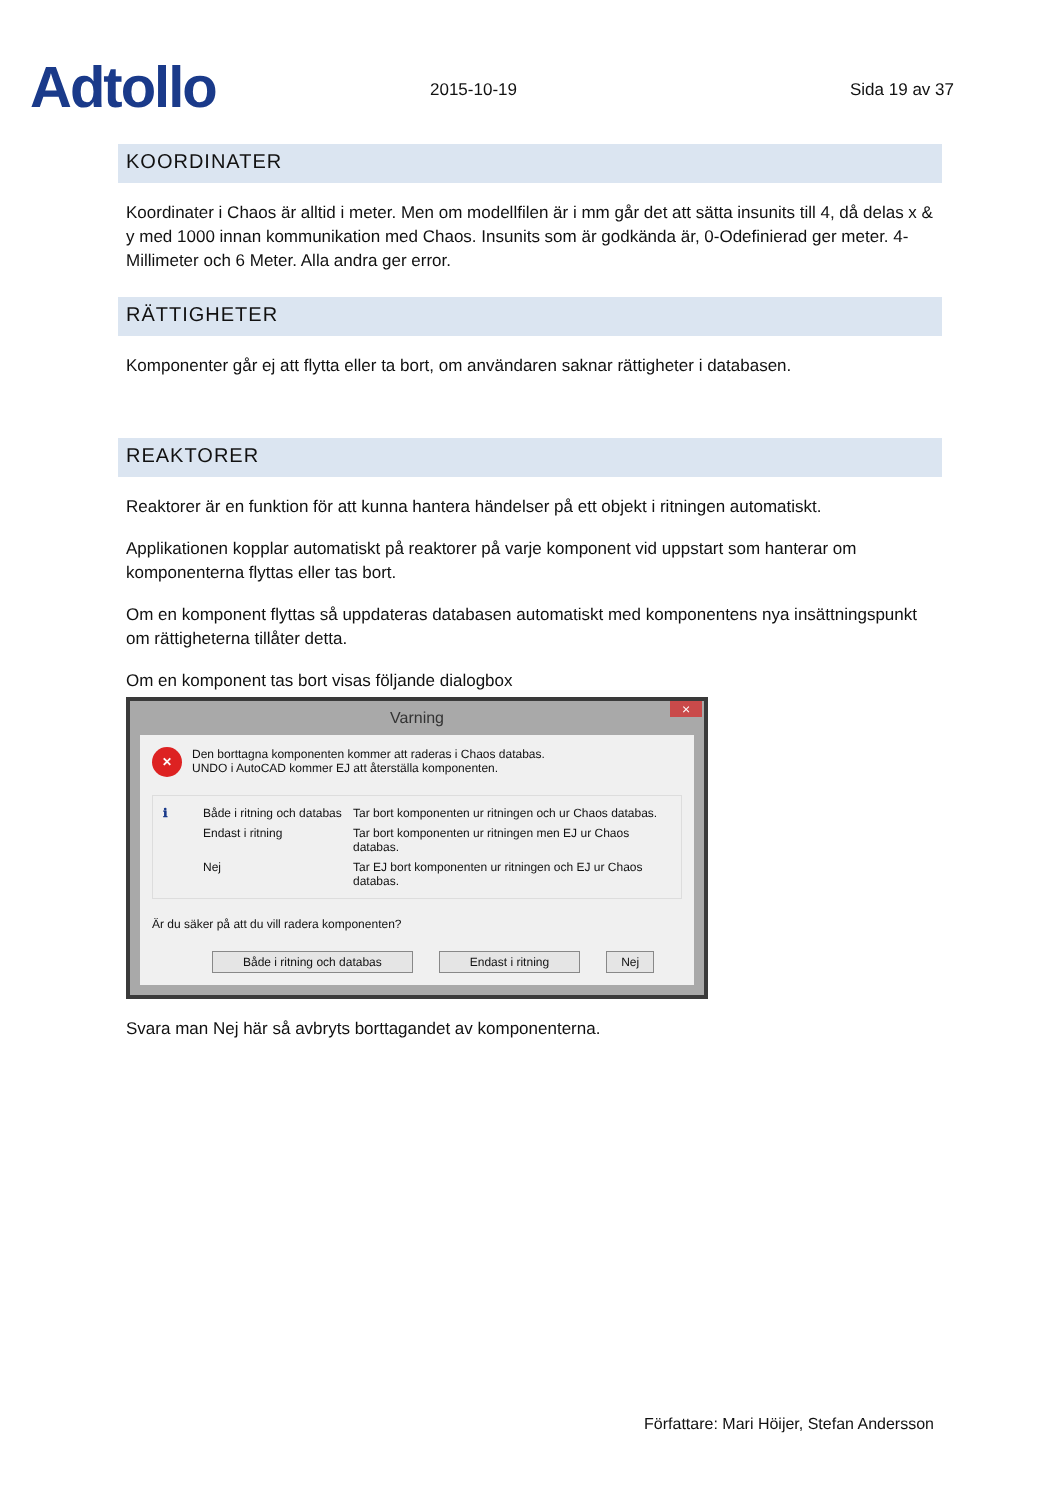Adtollo
2015-10-19
Sida 19 av 37
KOORDINATER
Koordinater i Chaos är alltid i meter. Men om modellfilen är i mm går det att sätta insunits till 4, då delas x & y med 1000 innan kommunikation med Chaos. Insunits som är godkända är, 0-Odefinierad ger meter. 4-Millimeter och 6 Meter. Alla andra ger error.
RÄTTIGHETER
Komponenter går ej att flytta eller ta bort, om användaren saknar rättigheter i databasen.
REAKTORER
Reaktorer är en funktion för att kunna hantera händelser på ett objekt i ritningen automatiskt.
Applikationen kopplar automatiskt på reaktorer på varje komponent vid uppstart som hanterar om komponenterna flyttas eller tas bort.
Om en komponent flyttas så uppdateras databasen automatiskt med komponentens nya insättningspunkt om rättigheterna tillåter detta.
Om en komponent tas bort visas följande dialogbox
Varning ×
✕
Den borttagna komponenten kommer att raderas i Chaos databas.
UNDO i AutoCAD kommer EJ att återställa komponenten.
ℹ Både i ritning och databas Tar bort komponenten ur ritningen och ur Chaos databas. Endast i ritning Tar bort komponenten ur ritningen men EJ ur Chaos databas. Nej Tar EJ bort komponenten ur ritningen och EJ ur Chaos databas.
Är du säker på att du vill radera komponenten?
Både i ritning och databas Endast i ritning Nej
Svara man Nej här så avbryts borttagandet av komponenterna.
Författare: Mari Höijer, Stefan Andersson